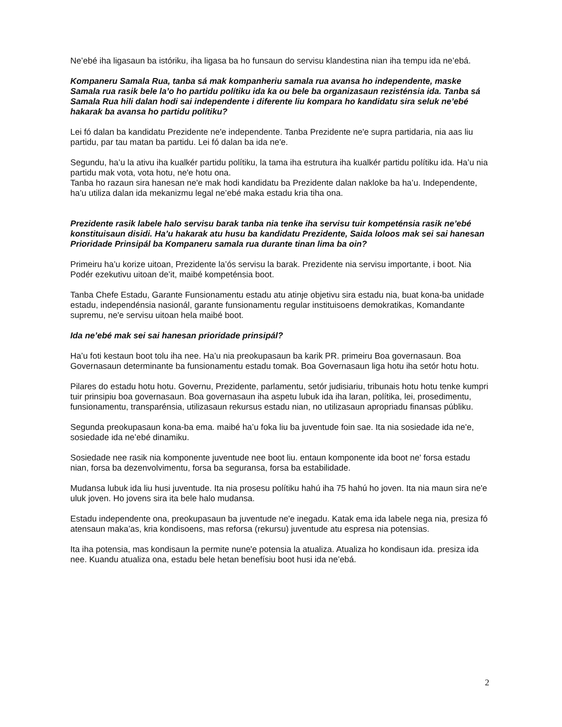Ne’ebé iha ligasaun ba istóriku, iha ligasa ba ho funsaun do servisu klandestina nian iha tempu ida ne’ebá.
Kompaneru Samala Rua, tanba sá mak kompanheriu samala rua avansa ho independente, maske Samala rua rasik bele la’o ho partidu polítiku ida ka ou bele ba organizasaun rezisténsia ida. Tanba sá Samala Rua hili dalan hodi sai independente i diferente liu kompara ho kandidatu sira seluk ne’ebé hakarak ba avansa ho partidu polítiku?
Lei fó dalan ba kandidatu Prezidente ne'e independente. Tanba Prezidente ne'e supra partidaria, nia aas liu partidu, par tau matan ba partidu. Lei fó dalan ba ida ne'e.
Segundu, ha’u la ativu iha kualkér partidu polítiku, la tama iha estrutura iha kualkér partidu polítiku ida. Ha’u nia partidu mak vota, vota hotu, ne'e hotu ona.
Tanba ho razaun sira hanesan ne'e mak hodi kandidatu ba Prezidente dalan nakloke ba ha’u. Independente, ha’u utiliza dalan ida mekanizmu legal ne’ebé maka estadu kria tiha ona.
Prezidente rasik labele halo servisu barak tanba nia tenke iha servisu tuir kompeténsia rasik ne’ebé konstituisaun disidi. Ha’u hakarak atu husu ba kandidatu Prezidente, Saida loloos mak sei sai hanesan Prioridade Prinsipál ba Kompaneru samala rua durante tinan lima ba oin?
Primeiru ha’u korize uitoan, Prezidente la’ós servisu la barak. Prezidente nia servisu importante, i boot. Nia Podér ezekutivu uitoan de’it, maibé kompeténsia boot.
Tanba Chefe Estadu, Garante Funsionamentu estadu atu atinje objetivu sira estadu nia, buat kona-ba unidade estadu, independénsia nasionál, garante funsionamentu regular instituisoens demokratikas, Komandante supremu, ne'e servisu uitoan hela maibé boot.
Ida ne’ebé mak sei sai hanesan prioridade prinsipál?
Ha’u foti kestaun boot tolu iha nee. Ha’u nia preokupasaun ba karik PR. primeiru Boa governasaun. Boa Governasaun determinante ba funsionamentu estadu tomak. Boa Governasaun liga hotu iha setór hotu hotu.
Pilares do estadu hotu hotu. Governu, Prezidente, parlamentu, setór judisiariu, tribunais hotu hotu tenke kumpri tuir prinsipiu boa governasaun. Boa governasaun iha aspetu lubuk ida iha laran, polítika, lei, prosedimentu, funsionamentu, transparénsia, utilizasaun rekursus estadu nian, no utilizasaun apropriadu finansas públiku.
Segunda preokupasaun kona-ba ema. maibé ha’u foka liu ba juventude foin sae. Ita nia sosiedade ida ne'e, sosiedade ida ne’ebé dinamiku.
Sosiedade nee rasik nia komponente juventude nee boot liu. entaun komponente ida boot ne' forsa estadu nian, forsa ba dezenvolvimentu, forsa ba seguransa, forsa ba estabilidade.
Mudansa lubuk ida liu husi juventude. Ita nia prosesu polítiku hahú iha 75 hahú ho joven. Ita nia maun sira ne'e uluk joven. Ho jovens sira ita bele halo mudansa.
Estadu independente ona, preokupasaun ba juventude ne'e inegadu. Katak ema ida labele nega nia, presiza fó atensaun maka’as, kria kondisoens, mas reforsa (rekursu) juventude atu espresa nia potensias.
Ita iha potensia, mas kondisaun la permite nune'e potensia la atualiza. Atualiza ho kondisaun ida. presiza ida nee. Kuandu atualiza ona, estadu bele hetan benefísiu boot husi ida ne’ebá.
2